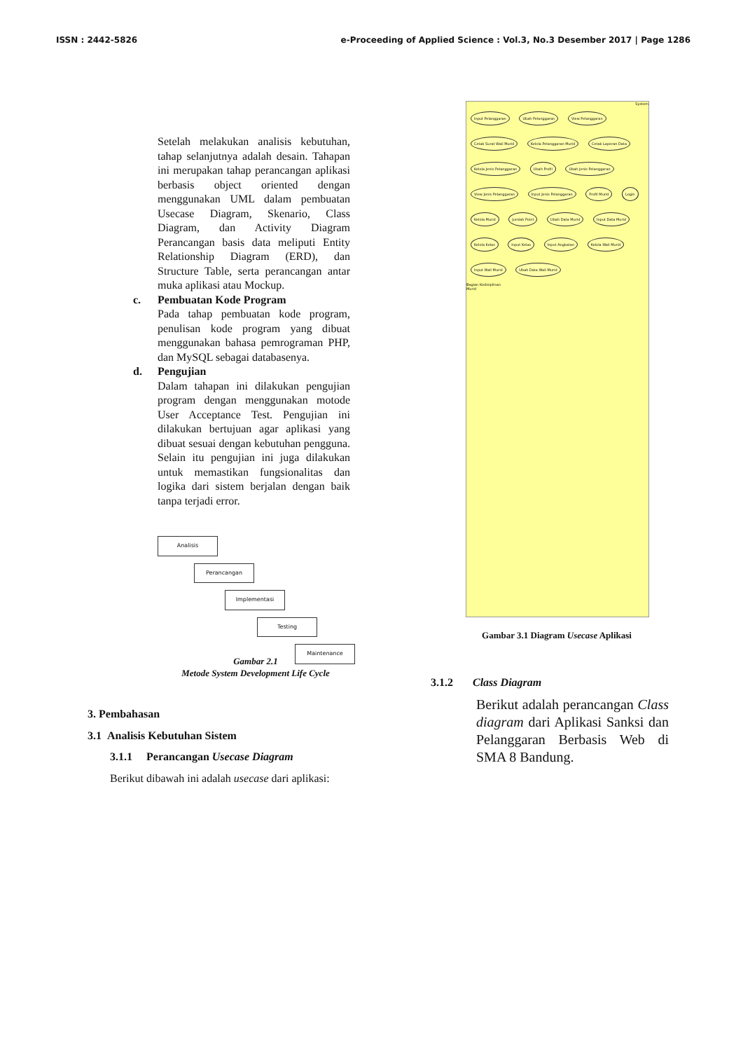ISSN : 2442-5826 e-Proceeding of Applied Science : Vol.3, No.3 Desember 2017 | Page 1286
Setelah melakukan analisis kebutuhan, tahap selanjutnya adalah desain. Tahapan ini merupakan tahap perancangan aplikasi berbasis object oriented dengan menggunakan UML dalam pembuatan Usecase Diagram, Skenario, Class Diagram, dan Activity Diagram Perancangan basis data meliputi Entity Relationship Diagram (ERD), dan Structure Table, serta perancangan antar muka aplikasi atau Mockup.
c. Pembuatan Kode Program
Pada tahap pembuatan kode program, penulisan kode program yang dibuat menggunakan bahasa pemrograman PHP, dan MySQL sebagai databasenya.
d. Pengujian
Dalam tahapan ini dilakukan pengujian program dengan menggunakan motode User Acceptance Test. Pengujian ini dilakukan bertujuan agar aplikasi yang dibuat sesuai dengan kebutuhan pengguna. Selain itu pengujian ini juga dilakukan untuk memastikan fungsionalitas dan logika dari sistem berjalan dengan baik tanpa terjadi error.
Analisis
Perancangan
Implementasi
Testing
Maintenance
Gambar 2.1
Metode System Development Life Cycle
3. Pembahasan
3.1 Analisis Kebutuhan Sistem
3.1.1 Perancangan Usecase Diagram
Berikut dibawah ini adalah usecase dari aplikasi:
System
Input Pelanggaran Ubah Pelanggaran View Pelanggaran Cetak Surat Wali Murid Kelola Pelanggaran Murid Cetak Laporan Data Kelola Jenis Pelanggaran Ubah Profil Ubah Jenis Pelanggaran View Jenis Pelanggaran Input Jenis Pelanggaran Profil Murid Login Kelola Murid Jumlah Point Ubah Data Murid Input Data Murid Kelola Kelas Input Kelas Input Angkatan Kelola Wali Murid Input Wali Murid Ubah Data Wali Murid
Bagian Kedisiplinan
Murid
Gambar 3.1 Diagram Usecase Aplikasi
3.1.2 Class Diagram
Berikut adalah perancangan Class diagram dari Aplikasi Sanksi dan Pelanggaran Berbasis Web di SMA 8 Bandung.